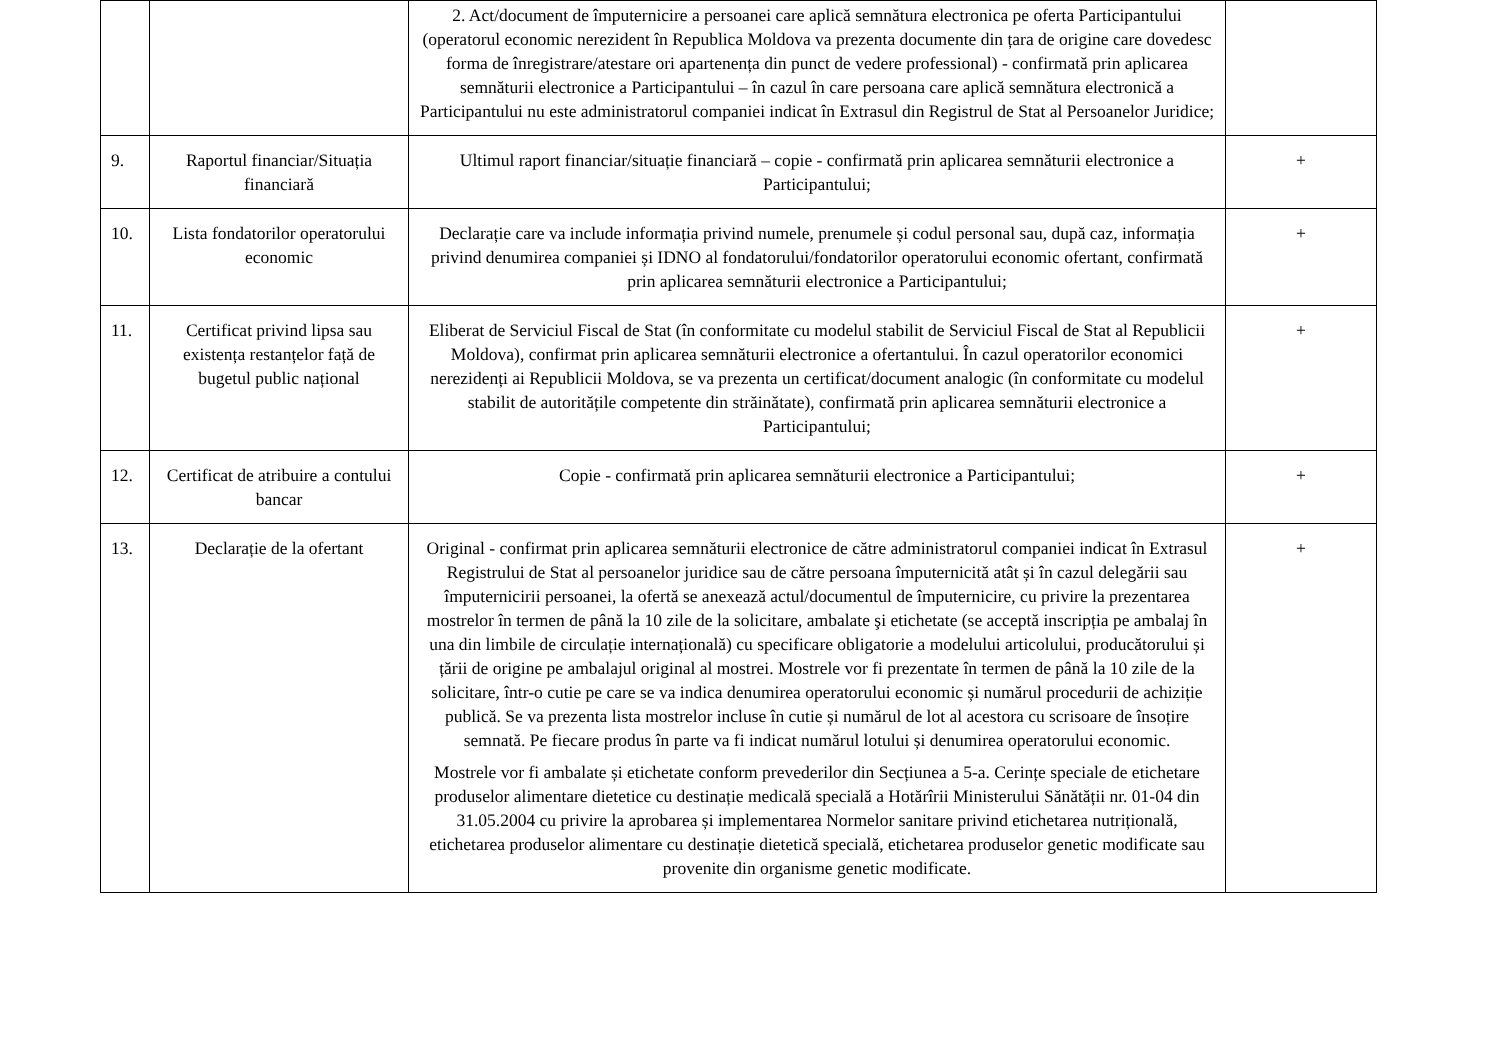| | | 2. Act/document de împuternicire a persoanei care aplică semnătura electronica pe oferta Participantului (operatorul economic nerezident în Republica Moldova va prezenta documente din țara de origine care dovedesc forma de înregistrare/atestare ori apartenența din punct de vedere professional) - confirmată prin aplicarea semnăturii electronice a Participantului – în cazul în care persoana care aplică semnătura electronică a Participantului nu este administratorul companiei indicat în Extrasul din Registrul de Stat al Persoanelor Juridice; | |
| 9. | Raportul financiar/Situația financiară | Ultimul raport financiar/situație financiară – copie - confirmată prin aplicarea semnăturii electronice a Participantului; | + |
| 10. | Lista fondatorilor operatorului economic | Declarație care va include informația privind numele, prenumele și codul personal sau, după caz, informația privind denumirea companiei și IDNO al fondatorului/fondatorilor operatorului economic ofertant, confirmată prin aplicarea semnăturii electronice a Participantului; | + |
| 11. | Certificat privind lipsa sau existența restanțelor față de bugetul public național | Eliberat de Serviciul Fiscal de Stat (în conformitate cu modelul stabilit de Serviciul Fiscal de Stat al Republicii Moldova), confirmat prin aplicarea semnăturii electronice a ofertantului. În cazul operatorilor economici nerezidenți ai Republicii Moldova, se va prezenta un certificat/document analogic (în conformitate cu modelul stabilit de autoritățile competente din străinătate), confirmată prin aplicarea semnăturii electronice a Participantului; | + |
| 12. | Certificat de atribuire a contului bancar | Copie - confirmată prin aplicarea semnăturii electronice a Participantului; | + |
| 13. | Declarație de la ofertant | Original - confirmat prin aplicarea semnăturii electronice de către administratorul companiei indicat în Extrasul Registrului de Stat al persoanelor juridice sau de către persoana împuternicită atât și în cazul delegării sau împuternicirii persoanei, la ofertă se anexează actul/documentul de împuternicire, cu privire la prezentarea mostrelor în termen de până la 10 zile de la solicitare, ambalate şi etichetate (se acceptă inscripția pe ambalaj în una din limbile de circulație internațională) cu specificare obligatorie a modelului articolului, producătorului și țării de origine pe ambalajul original al mostrei. Mostrele vor fi prezentate în termen de până la 10 zile de la solicitare, într-o cutie pe care se va indica denumirea operatorului economic și numărul procedurii de achiziție publică. Se va prezenta lista mostrelor incluse în cutie și numărul de lot al acestora cu scrisoare de însoțire semnată. Pe fiecare produs în parte va fi indicat numărul lotului și denumirea operatorului economic. Mostrele vor fi ambalate și etichetate conform prevederilor din Secțiunea a 5-a. Cerințe speciale de etichetare produselor alimentare dietetice cu destinație medicală specială a Hotărîrii Ministerului Sănătății nr. 01-04 din 31.05.2004 cu privire la aprobarea și implementarea Normelor sanitare privind etichetarea nutrițională, etichetarea produselor alimentare cu destinație dietetică specială, etichetarea produselor genetic modificate sau provenite din organisme genetic modificate. | + |